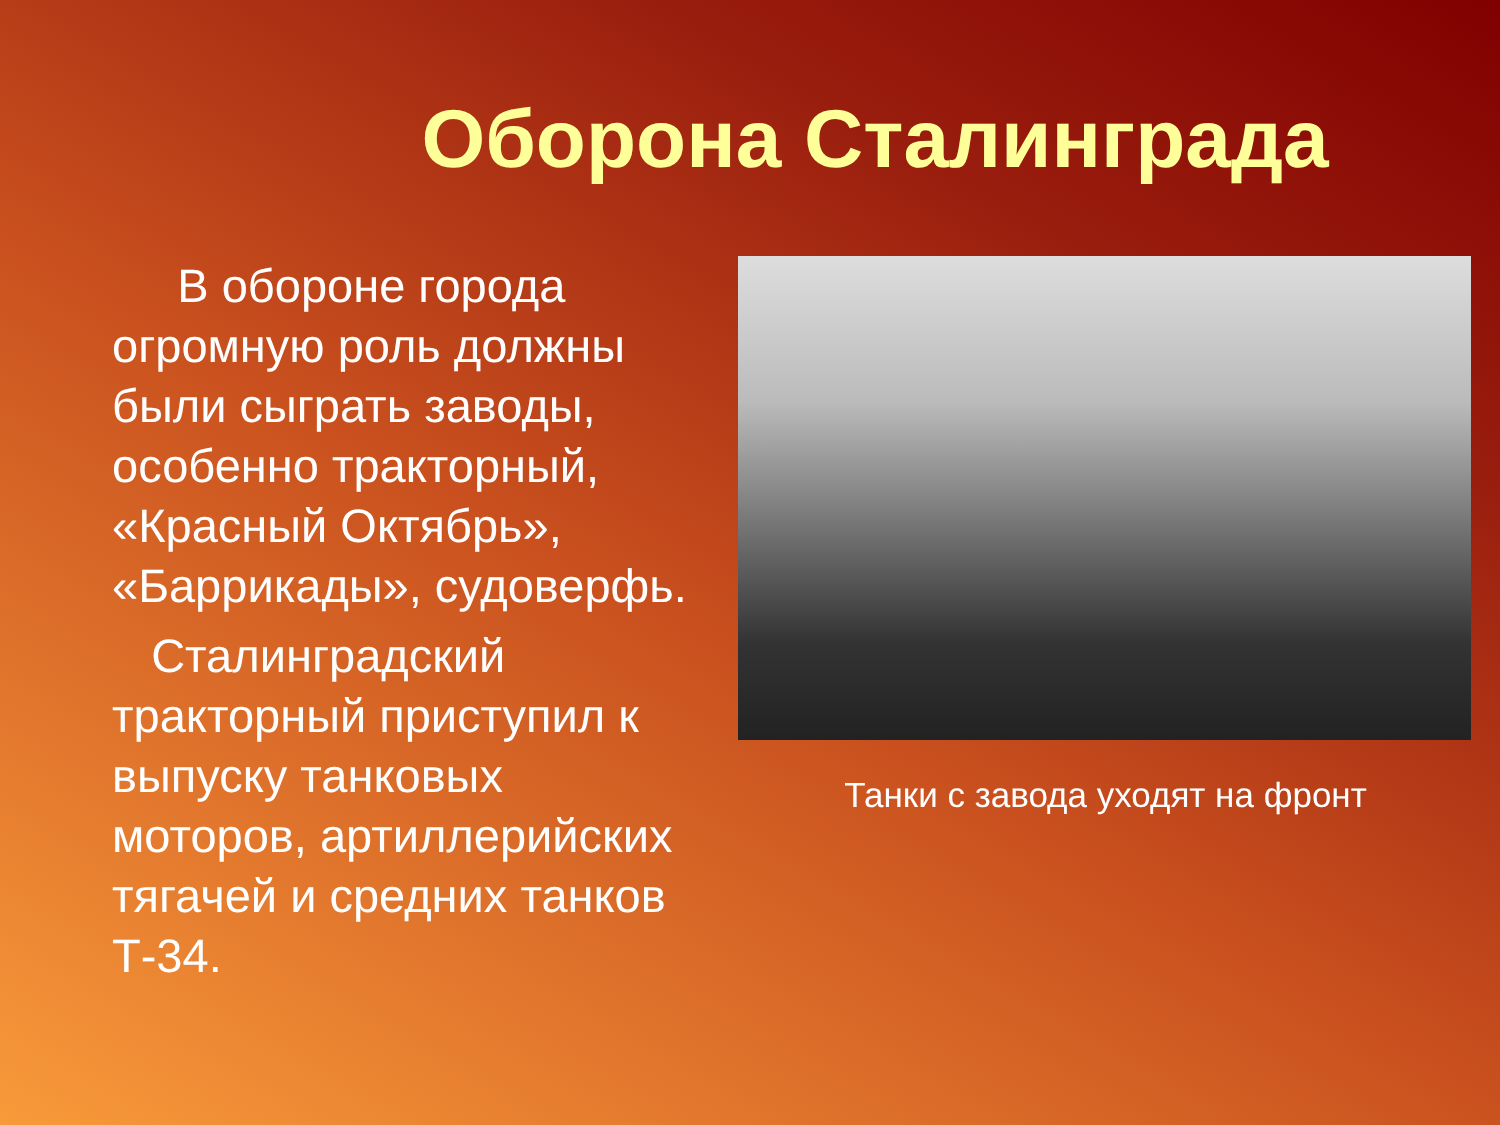Оборона Сталинграда
В обороне города огромную роль должны были сыграть заводы, особенно тракторный, «Красный Октябрь», «Баррикады», судоверфь.
Сталинградский тракторный приступил к выпуску танковых моторов, артиллерийских тягачей и средних танков Т-34.
Танки с завода уходят на фронт